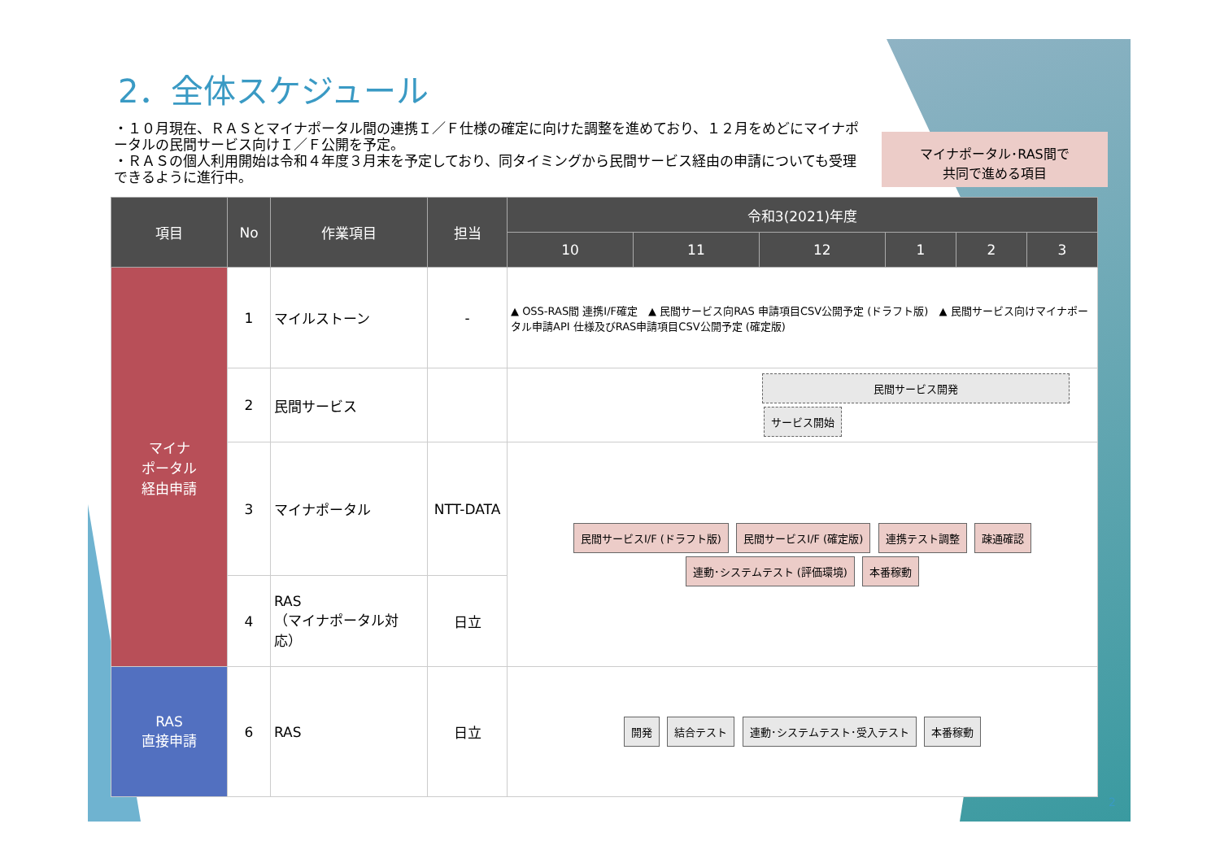2．全体スケジュール
・１０月現在、ＲＡＳとマイナポータル間の連携Ｉ／Ｆ仕様の確定に向けた調整を進めており、１２月をめどにマイナポータルの民間サービス向けＩ／Ｆ公開を予定。
・ＲＡＳの個人利用開始は令和４年度３月末を予定しており、同タイミングから民間サービス経由の申請についても受理できるように進行中。
マイナポータル･RAS間で
共同で進める項目
| 項目 | No | 作業項目 | 担当 | 令和3(2021)年度 | | | | | |
| --- | --- | --- | --- | --- | --- | --- | --- | --- | --- |
| | | | | 10 | 11 | 12 | 1 | 2 | 3 |
| マイナ ポータル 経由申請 | 1 | マイルストーン | - | ▲ OSS-RAS間 連携I/F確定 ▲ 民間サービス向RAS 申請項目CSV公開予定 (ドラフト版) ▲ 民間サービス向けマイナポータル申請API 仕様及びRAS申請項目CSV公開予定 (確定版) | | | | | |
| | 2 | 民間サービス | | 民間サービス開発 サービス開始 | | | | | |
| | 3 | マイナポータル | NTT-DATA | 民間サービスI/F (ドラフト版) 民間サービスI/F (確定版) 連携テスト調整 疎通確認 連動･システムテスト (評価環境) 本番稼動 | | | | | |
| | 4 | RAS （マイナポータル対応） | 日立 | | | | | | |
| RAS 直接申請 | 6 | RAS | 日立 | 開発 結合テスト 連動･システムテスト･受入テスト 本番稼動 | | | | | |
2